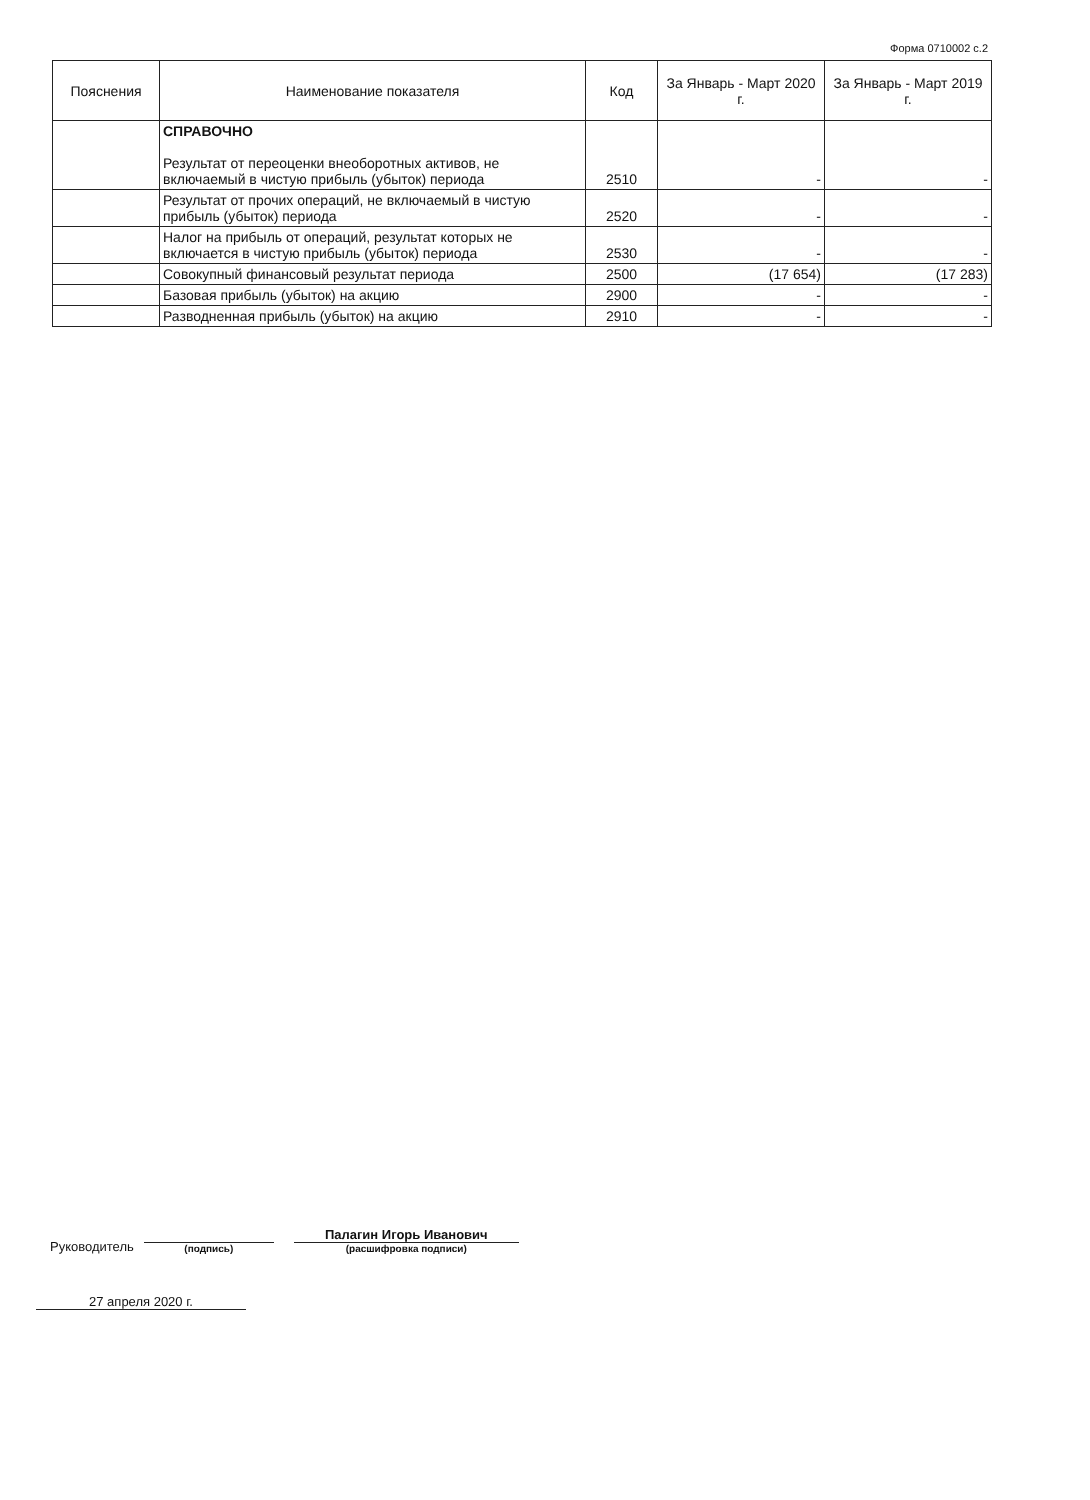Форма 0710002 с.2
| Пояснения | Наименование показателя | Код | За Январь - Март 2020 г. | За Январь - Март 2019 г. |
| --- | --- | --- | --- | --- |
| | СПРАВОЧНО Результат от переоценки внеоборотных активов, не включаемый в чистую прибыль (убыток) периода | 2510 | - | - |
| | Результат от прочих операций, не включаемый в чистую прибыль (убыток) периода | 2520 | - | - |
| | Налог на прибыль от операций, результат которых не включается в чистую прибыль (убыток) периода | 2530 | - | - |
| | Совокупный финансовый результат периода | 2500 | (17 654) | (17 283) |
| | Базовая прибыль (убыток) на акцию | 2900 | - | - |
| | Разводненная прибыль (убыток) на акцию | 2910 | - | - |
Руководитель
(подпись)
Палагин Игорь Иванович
(расшифровка подписи)
27 апреля 2020 г.